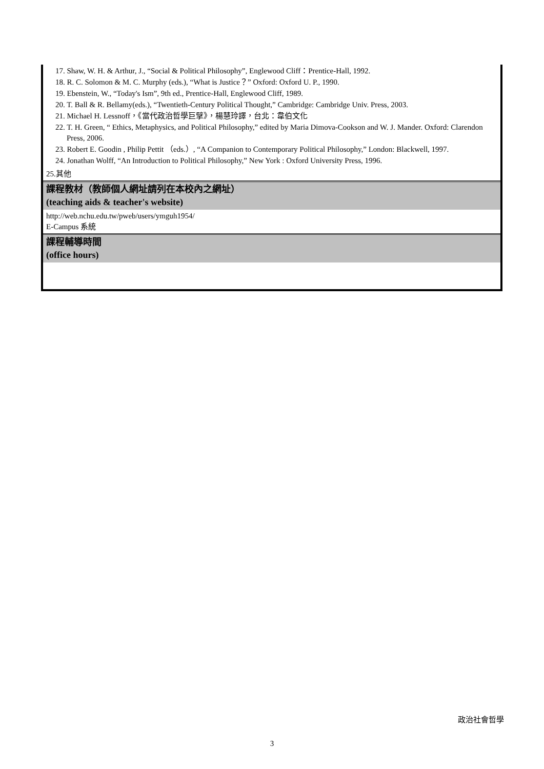| 17. Shaw, W. H. & Arthur, J., “Social & Political Philosophy”, Englewood Cliff：Prentice-Hall, 1992. 18. R. C. Solomon & M. C. Murphy (eds.), “What is Justice？” Oxford: Oxford U. P., 1990. 19. Ebenstein, W., “Today's Ism”, 9th ed., Prentice-Hall, Englewood Cliff, 1989. 20. T. Ball & R. Bellamy(eds.), “Twentieth-Century Political Thought,” Cambridge: Cambridge Univ. Press, 2003. 21. Michael H. Lessnoff，《當代政治哲學巨擘》，楊慧玲譯，台北：韋伯文化 22. T. H. Green, “ Ethics, Metaphysics, and Political Philosophy,” edited by Maria Dimova-Cookson and W. J. Mander. Oxford: Clarendon Press, 2006. 23. Robert E. Goodin , Philip Pettit （eds.）, “A Companion to Contemporary Political Philosophy,” London: Blackwell, 1997. 24. Jonathan Wolff, “An Introduction to Political Philosophy,” New York : Oxford University Press, 1996. |
| 25.其他 |
| 課程教材（教師個人網址請列在本校內之網址） (teaching aids & teacher's website) |
| http://web.nchu.edu.tw/pweb/users/ymguh1954/ E-Campus 系統 |
| 課程輔導時間 (office hours) |
政治社會哲學
3